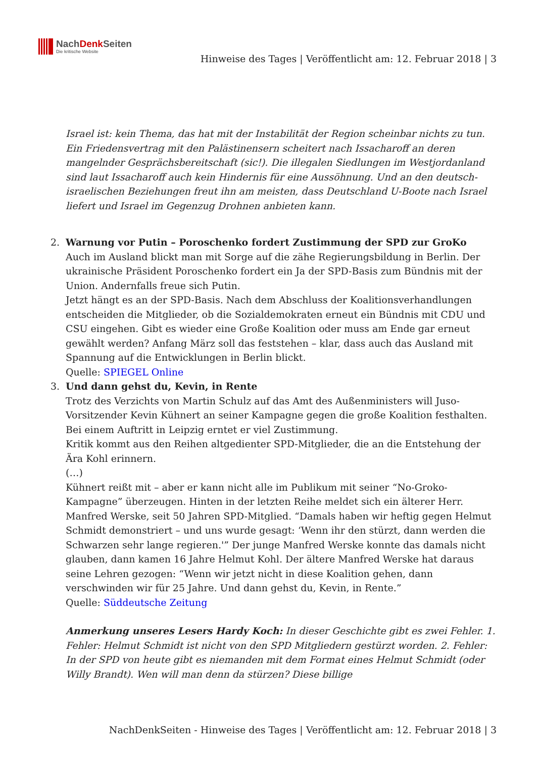NachDenk Seiten
Die kritische Website
Hinweise des Tages | Veröffentlicht am: 12. Februar 2018 | 3
Israel ist: kein Thema, das hat mit der Instabilität der Region scheinbar nichts zu tun. Ein Friedensvertrag mit den Palästinensern scheitert nach Issacharoff an deren mangelnder Gesprächsbereitschaft (sic!). Die illegalen Siedlungen im Westjordanland sind laut Issacharoff auch kein Hindernis für eine Aussöhnung. Und an den deutsch-israelischen Beziehungen freut ihn am meisten, dass Deutschland U-Boote nach Israel liefert und Israel im Gegenzug Drohnen anbieten kann.
2. Warnung vor Putin – Poroschenko fordert Zustimmung der SPD zur GroKo
Auch im Ausland blickt man mit Sorge auf die zähe Regierungsbildung in Berlin. Der ukrainische Präsident Poroschenko fordert ein Ja der SPD-Basis zum Bündnis mit der Union. Andernfalls freue sich Putin.
Jetzt hängt es an der SPD-Basis. Nach dem Abschluss der Koalitionsverhandlungen entscheiden die Mitglieder, ob die Sozialdemokraten erneut ein Bündnis mit CDU und CSU eingehen. Gibt es wieder eine Große Koalition oder muss am Ende gar erneut gewählt werden? Anfang März soll das feststehen – klar, dass auch das Ausland mit Spannung auf die Entwicklungen in Berlin blickt.
Quelle: SPIEGEL Online
3. Und dann gehst du, Kevin, in Rente
Trotz des Verzichts von Martin Schulz auf das Amt des Außenministers will Juso-Vorsitzender Kevin Kühnert an seiner Kampagne gegen die große Koalition festhalten. Bei einem Auftritt in Leipzig erntet er viel Zustimmung.
Kritik kommt aus den Reihen altgedienter SPD-Mitglieder, die an die Entstehung der Ära Kohl erinnern.
(…)
Kühnert reißt mit – aber er kann nicht alle im Publikum mit seiner “No-Groko-Kampagne” überzeugen. Hinten in der letzten Reihe meldet sich ein älterer Herr. Manfred Werske, seit 50 Jahren SPD-Mitglied. “Damals haben wir heftig gegen Helmut Schmidt demonstriert – und uns wurde gesagt: ‘Wenn ihr den stürzt, dann werden die Schwarzen sehr lange regieren.'” Der junge Manfred Werske konnte das damals nicht glauben, dann kamen 16 Jahre Helmut Kohl. Der ältere Manfred Werske hat daraus seine Lehren gezogen: “Wenn wir jetzt nicht in diese Koalition gehen, dann verschwinden wir für 25 Jahre. Und dann gehst du, Kevin, in Rente.”
Quelle: Süddeutsche Zeitung
Anmerkung unseres Lesers Hardy Koch: In dieser Geschichte gibt es zwei Fehler. 1. Fehler: Helmut Schmidt ist nicht von den SPD Mitgliedern gestürzt worden. 2. Fehler: In der SPD von heute gibt es niemanden mit dem Format eines Helmut Schmidt (oder Willy Brandt). Wen will man denn da stürzen? Diese billige
NachDenkSeiten - Hinweise des Tages | Veröffentlicht am: 12. Februar 2018 | 3